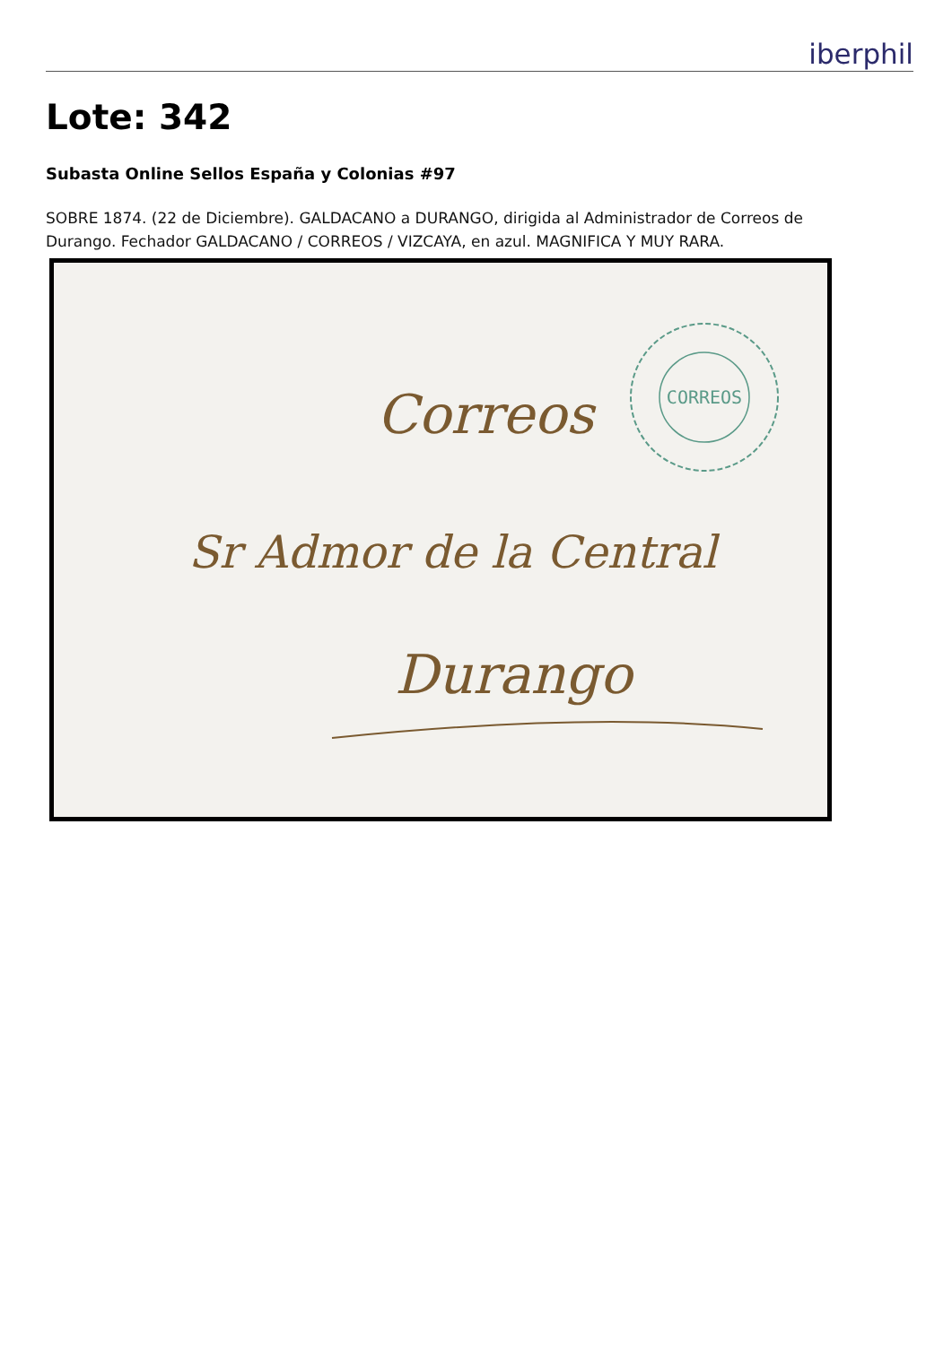iberphil
Lote: 342
Subasta Online Sellos España y Colonias #97
SOBRE 1874. (22 de Diciembre). GALDACANO a DURANGO, dirigida al Administrador de Correos de Durango. Fechador GALDACANO / CORREOS / VIZCAYA, en azul. MAGNIFICA Y MUY RARA.
CORREOS
Correos
Sr Admor de la Central
Durango